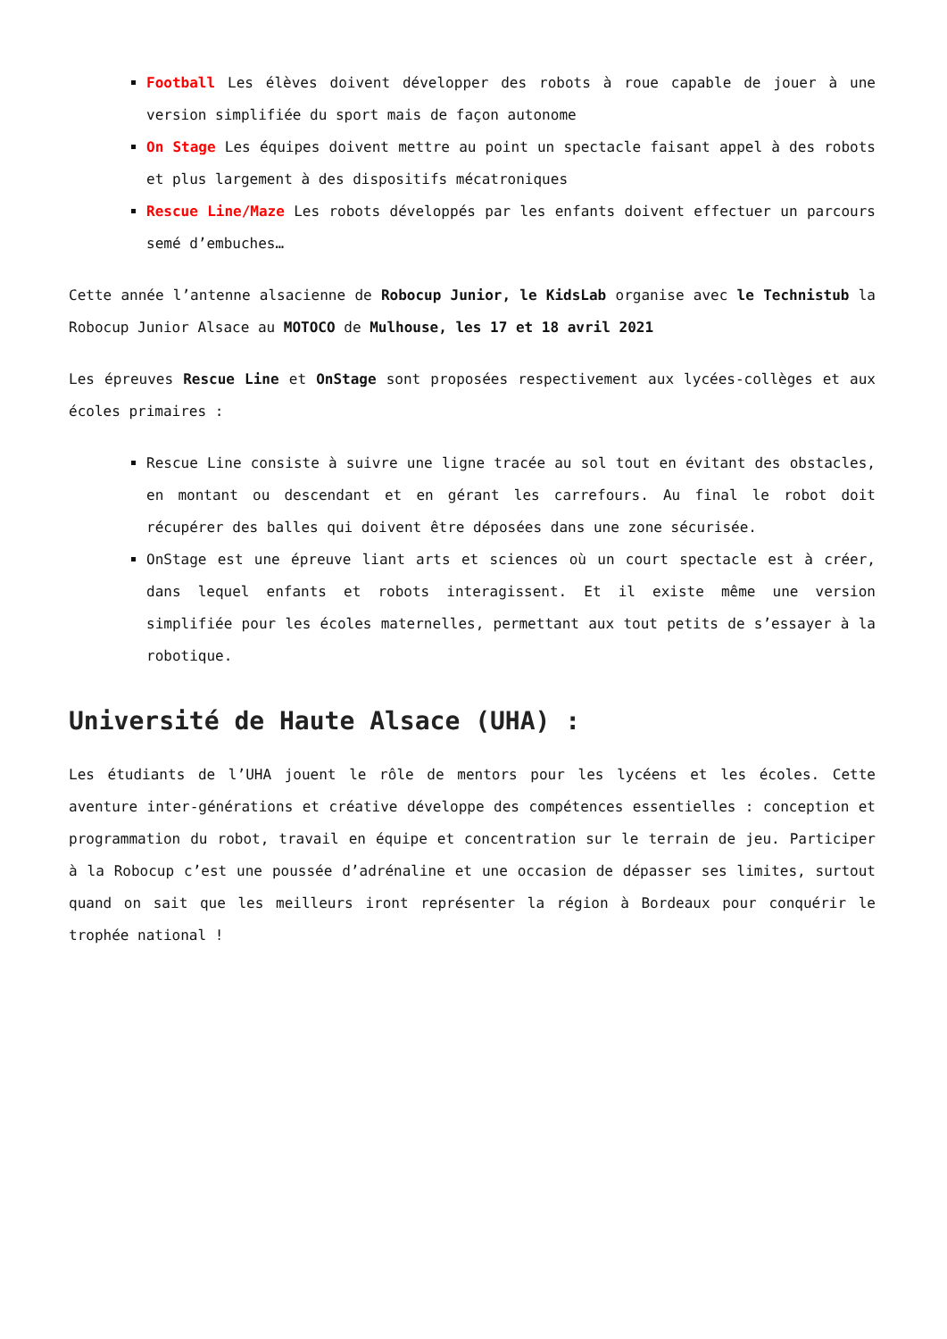Football Les élèves doivent développer des robots à roue capable de jouer à une version simplifiée du sport mais de façon autonome
On Stage Les équipes doivent mettre au point un spectacle faisant appel à des robots et plus largement à des dispositifs mécatroniques
Rescue Line/Maze Les robots développés par les enfants doivent effectuer un parcours semé d’embuches…
Cette année l’antenne alsacienne de Robocup Junior, le KidsLab organise avec le Technistub la Robocup Junior Alsace au MOTOCO de Mulhouse, les 17 et 18 avril 2021
Les épreuves Rescue Line et OnStage sont proposées respectivement aux lycées-collèges et aux écoles primaires :
Rescue Line consiste à suivre une ligne tracée au sol tout en évitant des obstacles, en montant ou descendant et en gérant les carrefours. Au final le robot doit récupérer des balles qui doivent être déposées dans une zone sécurisée.
OnStage est une épreuve liant arts et sciences où un court spectacle est à créer, dans lequel enfants et robots interagissent. Et il existe même une version simplifiée pour les écoles maternelles, permettant aux tout petits de s’essayer à la robotique.
Université de Haute Alsace (UHA) :
Les étudiants de l’UHA jouent le rôle de mentors pour les lycéens et les écoles. Cette aventure inter-générations et créative développe des compétences essentielles : conception et programmation du robot, travail en équipe et concentration sur le terrain de jeu. Participer à la Robocup c’est une poussée d’adrénaline et une occasion de dépasser ses limites, surtout quand on sait que les meilleurs iront représenter la région à Bordeaux pour conquérir le trophée national !